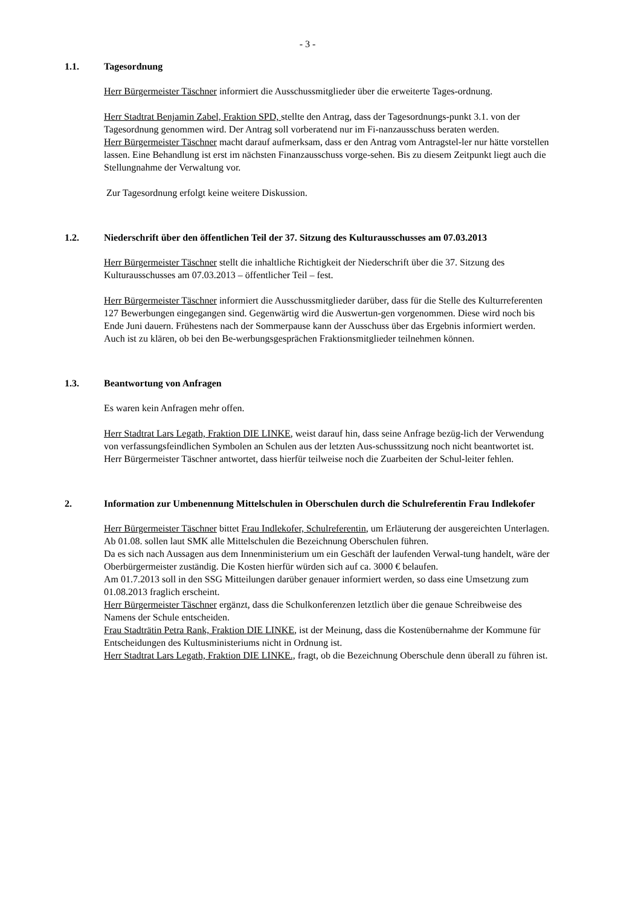- 3 -
1.1. Tagesordnung
Herr Bürgermeister Täschner informiert die Ausschussmitglieder über die erweiterte Tages-ordnung.
Herr Stadtrat Benjamin Zabel, Fraktion SPD, stellte den Antrag, dass der Tagesordnungs-punkt 3.1. von der Tagesordnung genommen wird. Der Antrag soll vorberatend nur im Fi-nanzausschuss beraten werden.
Herr Bürgermeister Täschner macht darauf aufmerksam, dass er den Antrag vom Antragstel-ler nur hätte vorstellen lassen. Eine Behandlung ist erst im nächsten Finanzausschuss vorge-sehen. Bis zu diesem Zeitpunkt liegt auch die Stellungnahme der Verwaltung vor.
Zur Tagesordnung erfolgt keine weitere Diskussion.
1.2. Niederschrift über den öffentlichen Teil der 37. Sitzung des Kulturausschusses am 07.03.2013
Herr Bürgermeister Täschner stellt die inhaltliche Richtigkeit der Niederschrift über die 37. Sitzung des Kulturausschusses am 07.03.2013 – öffentlicher Teil – fest.
Herr Bürgermeister Täschner informiert die Ausschussmitglieder darüber, dass für die Stelle des Kulturreferenten 127 Bewerbungen eingegangen sind. Gegenwärtig wird die Auswertun-gen vorgenommen. Diese wird noch bis Ende Juni dauern. Frühestens nach der Sommerpause kann der Ausschuss über das Ergebnis informiert werden. Auch ist zu klären, ob bei den Be-werbungsgesprächen Fraktionsmitglieder teilnehmen können.
1.3. Beantwortung von Anfragen
Es waren kein Anfragen mehr offen.
Herr Stadtrat Lars Legath, Fraktion DIE LINKE, weist darauf hin, dass seine Anfrage bezüg-lich der Verwendung von verfassungsfeindlichen Symbolen an Schulen aus der letzten Aus-schusssitzung noch nicht beantwortet ist.
Herr Bürgermeister Täschner antwortet, dass hierfür teilweise noch die Zuarbeiten der Schul-leiter fehlen.
2. Information zur Umbenennung Mittelschulen in Oberschulen durch die Schulreferentin Frau Indlekofer
Herr Bürgermeister Täschner bittet Frau Indlekofer, Schulreferentin, um Erläuterung der ausgereichten Unterlagen.
Ab 01.08. sollen laut SMK alle Mittelschulen die Bezeichnung Oberschulen führen.
Da es sich nach Aussagen aus dem Innenministerium um ein Geschäft der laufenden Verwal-tung handelt, wäre der Oberbürgermeister zuständig. Die Kosten hierfür würden sich auf ca. 3000 € belaufen.
Am 01.7.2013 soll in den SSG Mitteilungen darüber genauer informiert werden, so dass eine Umsetzung zum 01.08.2013 fraglich erscheint.
Herr Bürgermeister Täschner ergänzt, dass die Schulkonferenzen letztlich über die genaue Schreibweise des Namens der Schule entscheiden.
Frau Stadträtin Petra Rank, Fraktion DIE LINKE, ist der Meinung, dass die Kostenübernahme der Kommune für Entscheidungen des Kultusministeriums nicht in Ordnung ist.
Herr Stadtrat Lars Legath, Fraktion DIE LINKE., fragt, ob die Bezeichnung Oberschule denn überall zu führen ist.